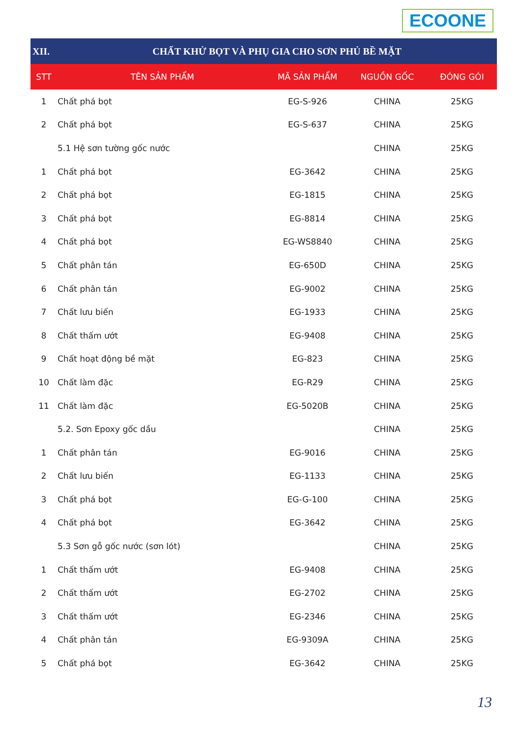ECOONE
| XII. | CHẤT KHỬ BỌT VÀ PHỤ GIA CHO SƠN PHỦ BỀ MẶT | | | |
| STT | TÊN SẢN PHẨM | MÃ SẢN PHẨM | NGUỒN GỐC | ĐÓNG GÓI |
| 1 | Chất phá bọt | EG-S-926 | CHINA | 25KG |
| 2 | Chất phá bọt | EG-S-637 | CHINA | 25KG |
| | 5.1 Hệ sơn tường gốc nước | | CHINA | 25KG |
| 1 | Chất phá bọt | EG-3642 | CHINA | 25KG |
| 2 | Chất phá bọt | EG-1815 | CHINA | 25KG |
| 3 | Chất phá bọt | EG-8814 | CHINA | 25KG |
| 4 | Chất phá bọt | EG-WS8840 | CHINA | 25KG |
| 5 | Chất phân tán | EG-650D | CHINA | 25KG |
| 6 | Chất phân tán | EG-9002 | CHINA | 25KG |
| 7 | Chất lưu biến | EG-1933 | CHINA | 25KG |
| 8 | Chất thấm ướt | EG-9408 | CHINA | 25KG |
| 9 | Chất hoạt động bề mặt | EG-823 | CHINA | 25KG |
| 10 | Chất làm đặc | EG-R29 | CHINA | 25KG |
| 11 | Chất làm đặc | EG-5020B | CHINA | 25KG |
| | 5.2. Sơn Epoxy gốc dầu | | CHINA | 25KG |
| 1 | Chất phân tán | EG-9016 | CHINA | 25KG |
| 2 | Chất lưu biến | EG-1133 | CHINA | 25KG |
| 3 | Chất phá bọt | EG-G-100 | CHINA | 25KG |
| 4 | Chất phá bọt | EG-3642 | CHINA | 25KG |
| | 5.3 Sơn gỗ gốc nước (sơn lót) | | CHINA | 25KG |
| 1 | Chất thấm ướt | EG-9408 | CHINA | 25KG |
| 2 | Chất thấm ướt | EG-2702 | CHINA | 25KG |
| 3 | Chất thấm ướt | EG-2346 | CHINA | 25KG |
| 4 | Chất phân tán | EG-9309A | CHINA | 25KG |
| 5 | Chất phá bọt | EG-3642 | CHINA | 25KG |
13